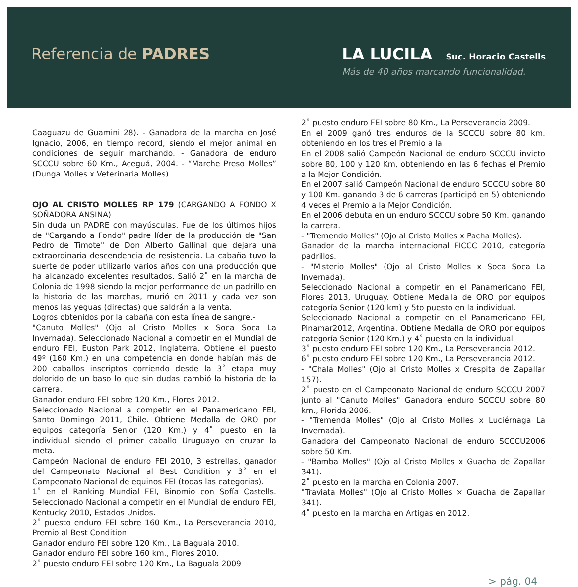Referencia de PADRES LA LUCILA Suc. Horacio Castells
Más de 40 años marcando funcionalidad.
Caaguazu de Guamini 28). - Ganadora de la marcha en José Ignacio, 2006, en tiempo record, siendo el mejor animal en condiciones de seguir marchando. - Ganadora de enduro SCCCU sobre 60 Km., Aceguá, 2004. - “Marche Preso Molles” (Dunga Molles x Veterinaria Molles)
OJO AL CRISTO MOLLES RP 179 (CARGANDO A FONDO X SOÑADORA ANSINA)
Sin duda un PADRE con mayúsculas. Fue de los últimos hijos de "Cargando a Fondo" padre líder de la producción de "San Pedro de Timote" de Don Alberto Gallinal que dejara una extraordinaria descendencia de resistencia. La cabaña tuvo la suerte de poder utilizarlo varios años con una producción que ha alcanzado excelentes resultados. Salió 2˚ en la marcha de Colonia de 1998 siendo la mejor performance de un padrillo en la historia de las marchas, murió en 2011 y cada vez son menos las yeguas (directas) que saldrán a la venta.
Logros obtenidos por la cabaña con esta línea de sangre.-
"Canuto Molles" (Ojo al Cristo Molles x Soca Soca La Invernada). Seleccionado Nacional a competir en el Mundial de enduro FEI, Euston Park 2012, Inglaterra. Obtiene el puesto 49º (160 Km.) en una competencia en donde habían más de 200 caballos inscriptos corriendo desde la 3˚ etapa muy dolorido de un baso lo que sin dudas cambió la historia de la carrera.
Ganador enduro FEI sobre 120 Km., Flores 2012.
Seleccionado Nacional a competir en el Panamericano FEI, Santo Domingo 2011, Chile. Obtiene Medalla de ORO por equipos categoría Senior (120 Km.) y 4˚ puesto en la individual siendo el primer caballo Uruguayo en cruzar la meta.
Campeón Nacional de enduro FEI 2010, 3 estrellas, ganador del Campeonato Nacional al Best Condition y 3˚ en el Campeonato Nacional de equinos FEI (todas las categorias).
1˚ en el Ranking Mundial FEI, Binomio con Sofía Castells. Seleccionado Nacional a competir en el Mundial de enduro FEI, Kentucky 2010, Estados Unidos.
2˚ puesto enduro FEI sobre 160 Km., La Perseverancia 2010, Premio al Best Condition.
Ganador enduro FEI sobre 120 Km., La Baguala 2010.
Ganador enduro FEI sobre 160 km., Flores 2010.
2˚ puesto enduro FEI sobre 120 Km., La Baguala 2009
2˚ puesto enduro FEI sobre 80 Km., La Perseverancia 2009.
En el 2009 ganó tres enduros de la SCCCU sobre 80 km. obteniendo en los tres el Premio a la
En el 2008 salió Campeón Nacional de enduro SCCCU invicto sobre 80, 100 y 120 Km, obteniendo en las 6 fechas el Premio a la Mejor Condición.
En el 2007 salió Campeón Nacional de enduro SCCCU sobre 80 y 100 Km. ganando 3 de 6 carreras (participó en 5) obteniendo 4 veces el Premio a la Mejor Condición.
En el 2006 debuta en un enduro SCCCU sobre 50 Km. ganando la carrera.
- "Tremendo Molles" (Ojo al Cristo Molles x Pacha Molles).
Ganador de la marcha internacional FICCC 2010, categoría padrillos.
- "Misterio Molles" (Ojo al Cristo Molles x Soca Soca La Invernada).
Seleccionado Nacional a competir en el Panamericano FEI, Flores 2013, Uruguay. Obtiene Medalla de ORO por equipos categoría Senior (120 km) y 5to puesto en la individual.
Seleccionado Nacional a competir en el Panamericano FEI, Pinamar2012, Argentina. Obtiene Medalla de ORO por equipos categoría Senior (120 Km.) y 4˚ puesto en la individual.
3˚ puesto enduro FEI sobre 120 Km., La Perseverancia 2012.
6˚ puesto enduro FEI sobre 120 Km., La Perseverancia 2012.
- "Chala Molles" (Ojo al Cristo Molles x Crespita de Zapallar 157).
2˚ puesto en el Campeonato Nacional de enduro SCCCU 2007 junto al "Canuto Molles" Ganadora enduro SCCCU sobre 80 km., Florida 2006.
- "Tremenda Molles" (Ojo al Cristo Molles x Luciérnaga La Invernada).
Ganadora del Campeonato Nacional de enduro SCCCU2006 sobre 50 Km.
- "Bamba Molles" (Ojo al Cristo Molles x Guacha de Zapallar 341).
2˚ puesto en la marcha en Colonia 2007.
"Traviata Molles" (Ojo al Cristo Molles × Guacha de Zapallar 341).
4˚ puesto en la marcha en Artigas en 2012.
> pág. 04